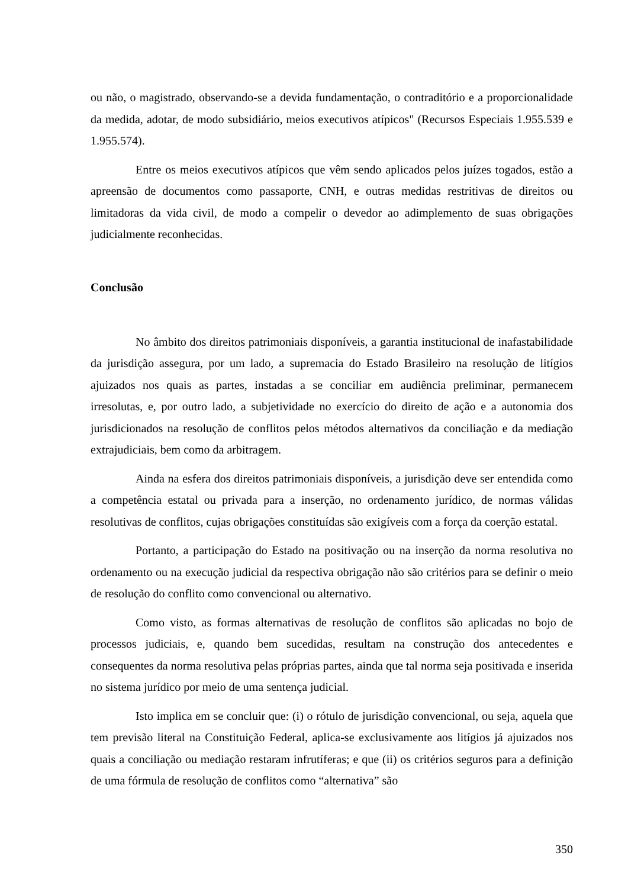ou não, o magistrado, observando-se a devida fundamentação, o contraditório e a proporcionalidade da medida, adotar, de modo subsidiário, meios executivos atípicos" (Recursos Especiais 1.955.539 e 1.955.574).
Entre os meios executivos atípicos que vêm sendo aplicados pelos juízes togados, estão a apreensão de documentos como passaporte, CNH, e outras medidas restritivas de direitos ou limitadoras da vida civil, de modo a compelir o devedor ao adimplemento de suas obrigações judicialmente reconhecidas.
Conclusão
No âmbito dos direitos patrimoniais disponíveis, a garantia institucional de inafastabilidade da jurisdição assegura, por um lado, a supremacia do Estado Brasileiro na resolução de litígios ajuizados nos quais as partes, instadas a se conciliar em audiência preliminar, permanecem irresolutas, e, por outro lado, a subjetividade no exercício do direito de ação e a autonomia dos jurisdicionados na resolução de conflitos pelos métodos alternativos da conciliação e da mediação extrajudiciais, bem como da arbitragem.
Ainda na esfera dos direitos patrimoniais disponíveis, a jurisdição deve ser entendida como a competência estatal ou privada para a inserção, no ordenamento jurídico, de normas válidas resolutivas de conflitos, cujas obrigações constituídas são exigíveis com a força da coerção estatal.
Portanto, a participação do Estado na positivação ou na inserção da norma resolutiva no ordenamento ou na execução judicial da respectiva obrigação não são critérios para se definir o meio de resolução do conflito como convencional ou alternativo.
Como visto, as formas alternativas de resolução de conflitos são aplicadas no bojo de processos judiciais, e, quando bem sucedidas, resultam na construção dos antecedentes e consequentes da norma resolutiva pelas próprias partes, ainda que tal norma seja positivada e inserida no sistema jurídico por meio de uma sentença judicial.
Isto implica em se concluir que: (i) o rótulo de jurisdição convencional, ou seja, aquela que tem previsão literal na Constituição Federal, aplica-se exclusivamente aos litígios já ajuizados nos quais a conciliação ou mediação restaram infrutíferas; e que (ii) os critérios seguros para a definição de uma fórmula de resolução de conflitos como “alternativa” são
350